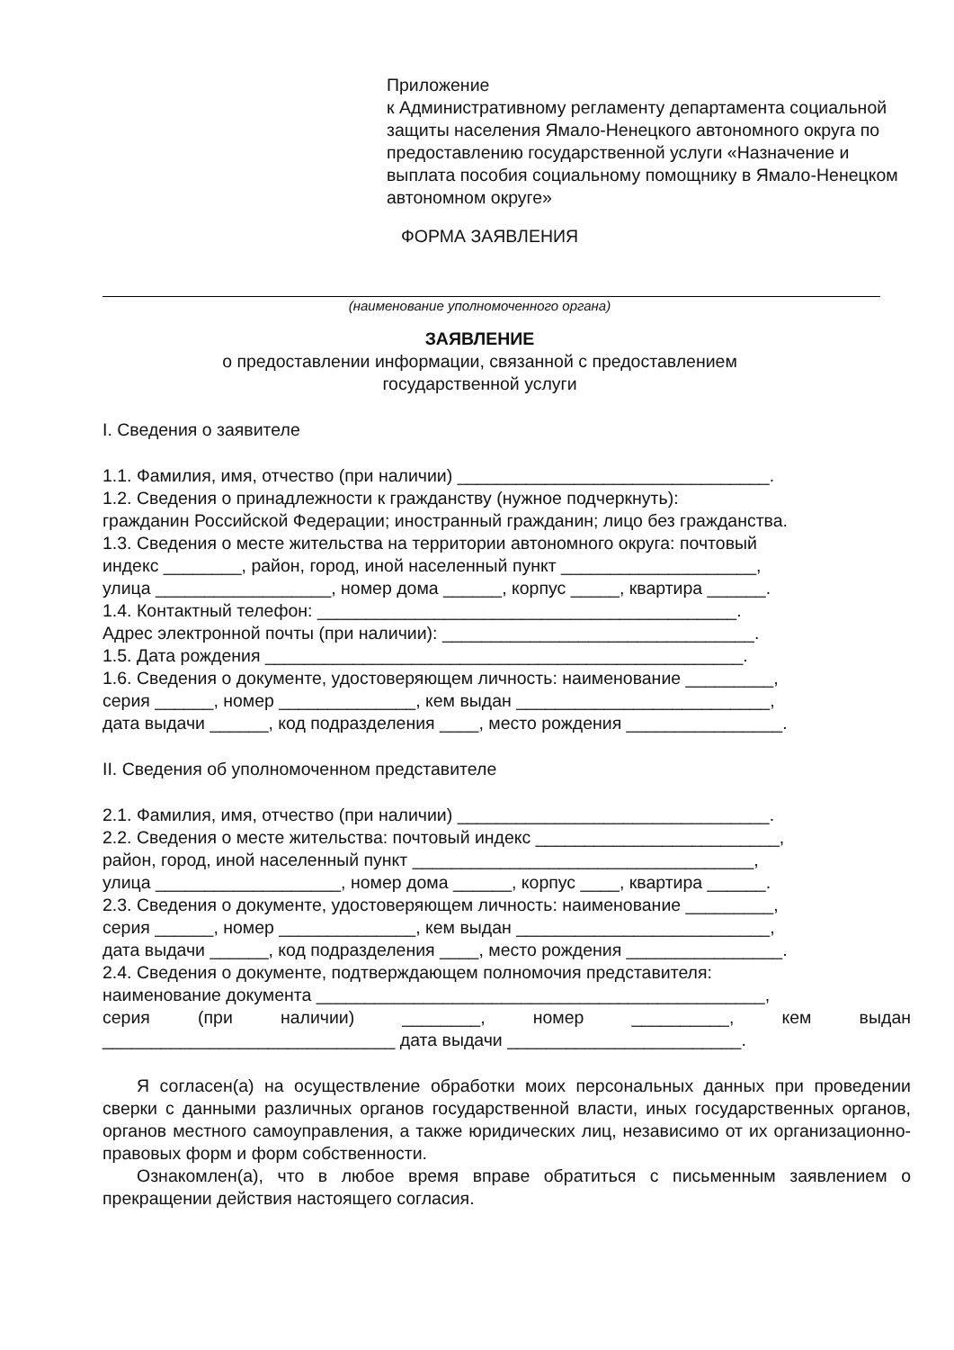Приложение
к Административному регламенту департамента социальной защиты населения Ямало-Ненецкого автономного округа по предоставлению государственной услуги «Назначение и выплата пособия социальному помощнику в Ямало-Ненецком автономном округе»
ФОРМА ЗАЯВЛЕНИЯ
(наименование уполномоченного органа)
ЗАЯВЛЕНИЕ
о предоставлении информации, связанной с предоставлением
государственной услуги
I. Сведения о заявителе
1.1. Фамилия, имя, отчество (при наличии) ________________________________.
1.2. Сведения о принадлежности к гражданству (нужное подчеркнуть):
гражданин Российской Федерации; иностранный гражданин; лицо без гражданства.
1.3. Сведения о месте жительства на территории автономного округа: почтовый
индекс ________, район, город, иной населенный пункт ____________________,
улица __________________, номер дома ______, корпус _____, квартира ______.
1.4. Контактный телефон: ___________________________________________.
Адрес электронной почты (при наличии): ________________________________.
1.5. Дата рождения _________________________________________________.
1.6. Сведения о документе, удостоверяющем личность: наименование _________,
серия ______, номер ______________, кем выдан __________________________,
дата выдачи ______, код подразделения ____, место рождения ________________.
II. Сведения об уполномоченном представителе
2.1. Фамилия, имя, отчество (при наличии) ________________________________.
2.2. Сведения о месте жительства: почтовый индекс _________________________,
район, город, иной населенный пункт ___________________________________,
улица ___________________, номер дома ______, корпус ____, квартира ______.
2.3. Сведения о документе, удостоверяющем личность: наименование _________,
серия ______, номер ______________, кем выдан __________________________,
дата выдачи ______, код подразделения ____, место рождения ________________.
2.4. Сведения о документе, подтверждающем полномочия представителя:
наименование документа ______________________________________________,
серия (при наличии) ________, номер __________, кем выдан
______________________________ дата выдачи ________________________.
Я согласен(а) на осуществление обработки моих персональных данных при проведении сверки с данными различных органов государственной власти, иных государственных органов, органов местного самоуправления, а также юридических лиц, независимо от их организационно-правовых форм и форм собственности.
Ознакомлен(а), что в любое время вправе обратиться с письменным заявлением о прекращении действия настоящего согласия.